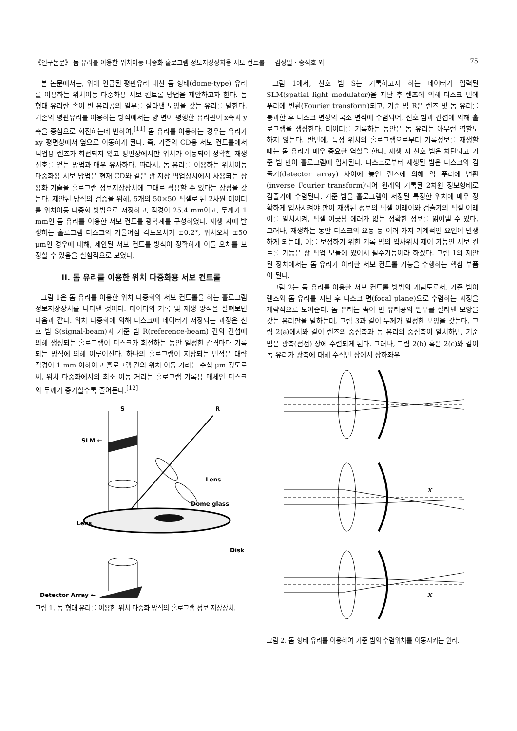《연구논문》 돔 유리를 이용한 위치이동 다중화 홀로그램 정보저장장치용 서보 컨트롤 — 김성필 · 송석호 외 75
본 논문에서는, 위에 언급된 평판유리 대신 돔 형태(dome-type) 유리를 이용하는 위치이동 다중화용 서보 컨트롤 방법을 제안하고자 한다. 돔 형태 유리란 속이 빈 유리공의 일부를 잘라낸 모양을 갖는 유리를 말한다. 기존의 평판유리를 이용하는 방식에서는 양 면이 평행한 유리판이 x축과 y축을 중심으로 회전하는데 반하여,<sup>[11]</sup> 돔 유리를 이용하는 경우는 유리가 xy 평면상에서 옆으로 이동하게 된다. 즉, 기존의 CD용 서보 컨트롤에서 픽업용 렌즈가 회전되지 않고 평면상에서만 위치가 이동되어 정확한 재생신호를 얻는 방법과 매우 유사하다. 따라서, 돔 유리를 이용하는 위치이동 다중화용 서보 방법은 현재 CD와 같은 광 저장 픽업장치에서 사용되는 상용화 기술을 홀로그램 정보저장장치에 그대로 적용할 수 있다는 장점을 갖는다. 제안된 방식의 검증을 위해, 5개의 50×50 픽셀로 된 2차원 데이터를 위치이동 다중화 방법으로 저장하고, 직경이 25.4 mm이고, 두께가 1 mm인 돔 유리를 이용한 서보 컨트롤 광학계를 구성하였다. 재생 시에 발생하는 홀로그램 디스크의 기울어짐 각도오차가 ±0.2°, 위치오차 ±50 μm인 경우에 대해, 제안된 서보 컨트롤 방식이 정확하게 이들 오차를 보정할 수 있음을 실험적으로 보였다.
II. 돔 유리를 이용한 위치 다중화용 서보 컨트롤
그림 1은 돔 유리를 이용한 위치 다중화와 서보 컨트롤을 하는 홀로그램 정보저장장치를 나타낸 것이다. 데이터의 기록 및 재생 방식을 살펴보면 다음과 같다. 위치 다중화에 의해 디스크에 데이터가 저장되는 과정은 신호 빔 S(signal-beam)과 기준 빔 R(reference-beam) 간의 간섭에 의해 생성되는 홀로그램이 디스크가 회전하는 동안 일정한 간격마다 기록되는 방식에 의해 이루어진다. 하나의 홀로그램이 저장되는 면적은 대략 직경이 1 mm 이하이고 홀로그램 간의 위치 이동 거리는 수십 μm 정도로써, 위치 다중화에서의 최소 이동 거리는 홀로그램 기록용 매체인 디스크의 두께가 증가할수록 줄어든다.<sup>[12]</sup>
S
R
SLM ←
Lens
Dome glass
Disk
Lens
Detector Array ←
그림 1. 돔 형태 유리를 이용한 위치 다중화 방식의 홀로그램 정보 저장장치.
그림 1에서, 신호 빔 S는 기록하고자 하는 데이터가 입력된 SLM(spatial light modulator)을 지난 후 렌즈에 의해 디스크 면에 푸리에 변환(Fourier transform)되고, 기준 빔 R은 렌즈 및 돔 유리를 통과한 후 디스크 면상의 국소 면적에 수렴되어, 신호 빔과 간섭에 의해 홀로그램을 생성한다. 데이터를 기록하는 동안은 돔 유리는 아무런 역할도 하지 않는다. 반면에, 특정 위치의 홀로그램으로부터 기록정보를 재생할 때는 돔 유리가 매우 중요한 역할을 한다. 재생 시 신호 빔은 차단되고 기준 빔 만이 홀로그램에 입사된다. 디스크로부터 재생된 빔은 디스크와 검출기(detector array) 사이에 놓인 렌즈에 의해 역 푸리에 변환(inverse Fourier transform)되어 원래의 기록된 2차원 정보형태로 검출기에 수렴된다. 기준 빔을 홀로그램이 저장된 특정한 위치에 매우 정확하게 입사시켜야 만이 재생된 정보의 픽셀 어레이와 검출기의 픽셀 어레이를 일치시켜, 픽셀 어긋남 에러가 없는 정확한 정보를 읽어낼 수 있다. 그러나, 재생하는 동안 디스크의 요동 등 여러 가지 기계적인 요인이 발생하게 되는데, 이를 보정하기 위한 기록 빔의 입사위치 제어 기능인 서보 컨트롤 기능은 광 픽업 모듈에 있어서 필수기능이라 하겠다. 그림 1의 제안된 장치에서는 돔 유리가 이러한 서보 컨트롤 기능을 수행하는 핵심 부품이 된다.
그림 2는 돔 유리를 이용한 서보 컨트롤 방법의 개념도로서, 기준 빔이 렌즈와 돔 유리를 지난 후 디스크 면(focal plane)으로 수렴하는 과정을 개략적으로 보여준다. 돔 유리는 속이 빈 유리공의 일부를 잘라낸 모양을 갖는 유리판을 말하는데, 그림 3과 같이 두께가 일정한 모양을 갖는다. 그림 2(a)에서와 같이 렌즈의 중심축과 돔 유리의 중심축이 일치하면, 기준 빔은 광축(점선) 상에 수렴되게 된다. 그러나, 그림 2(b) 혹은 2(c)와 같이 돔 유리가 광축에 대해 수직면 상에서 상하좌우
x
x
그림 2. 돔 형태 유리를 이용하여 기준 빔의 수렴위치를 이동시키는 원리.